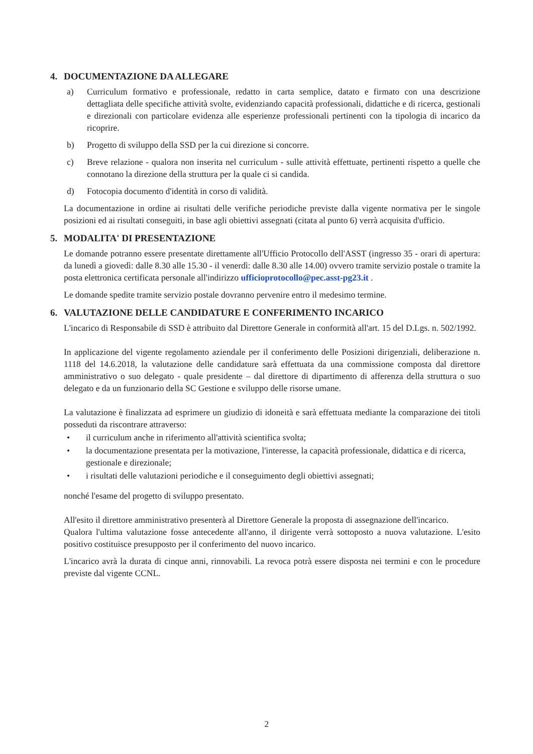4. DOCUMENTAZIONE DA ALLEGARE
a) Curriculum formativo e professionale, redatto in carta semplice, datato e firmato con una descrizione dettagliata delle specifiche attività svolte, evidenziando capacità professionali, didattiche e di ricerca, gestionali e direzionali con particolare evidenza alle esperienze professionali pertinenti con la tipologia di incarico da ricoprire.
b) Progetto di sviluppo della SSD per la cui direzione si concorre.
c) Breve relazione - qualora non inserita nel curriculum - sulle attività effettuate, pertinenti rispetto a quelle che connotano la direzione della struttura per la quale ci si candida.
d) Fotocopia documento d'identità in corso di validità.
La documentazione in ordine ai risultati delle verifiche periodiche previste dalla vigente normativa per le singole posizioni ed ai risultati conseguiti, in base agli obiettivi assegnati (citata al punto 6) verrà acquisita d'ufficio.
5. MODALITA' DI PRESENTAZIONE
Le domande potranno essere presentate direttamente all'Ufficio Protocollo dell'ASST (ingresso 35 - orari di apertura: da lunedì a giovedì: dalle 8.30 alle 15.30 - il venerdì: dalle 8.30 alle 14.00) ovvero tramite servizio postale o tramite la posta elettronica certificata personale all'indirizzo ufficioprotocollo@pec.asst-pg23.it .
Le domande spedite tramite servizio postale dovranno pervenire entro il medesimo termine.
6. VALUTAZIONE DELLE CANDIDATURE E CONFERIMENTO INCARICO
L'incarico di Responsabile di SSD è attribuito dal Direttore Generale in conformità all'art. 15 del D.Lgs. n. 502/1992.
In applicazione del vigente regolamento aziendale per il conferimento delle Posizioni dirigenziali, deliberazione n. 1118 del 14.6.2018, la valutazione delle candidature sarà effettuata da una commissione composta dal direttore amministrativo o suo delegato - quale presidente – dal direttore di dipartimento di afferenza della struttura o suo delegato e da un funzionario della SC Gestione e sviluppo delle risorse umane.
La valutazione è finalizzata ad esprimere un giudizio di idoneità e sarà effettuata mediante la comparazione dei titoli posseduti da riscontrare attraverso:
• il curriculum anche in riferimento all'attività scientifica svolta;
• la documentazione presentata per la motivazione, l'interesse, la capacità professionale, didattica e di ricerca, gestionale e direzionale;
• i risultati delle valutazioni periodiche e il conseguimento degli obiettivi assegnati;
nonché l'esame del progetto di sviluppo presentato.
All'esito il direttore amministrativo presenterà al Direttore Generale la proposta di assegnazione dell'incarico.
Qualora l'ultima valutazione fosse antecedente all'anno, il dirigente verrà sottoposto a nuova valutazione. L'esito positivo costituisce presupposto per il conferimento del nuovo incarico.
L'incarico avrà la durata di cinque anni, rinnovabili. La revoca potrà essere disposta nei termini e con le procedure previste dal vigente CCNL.
2